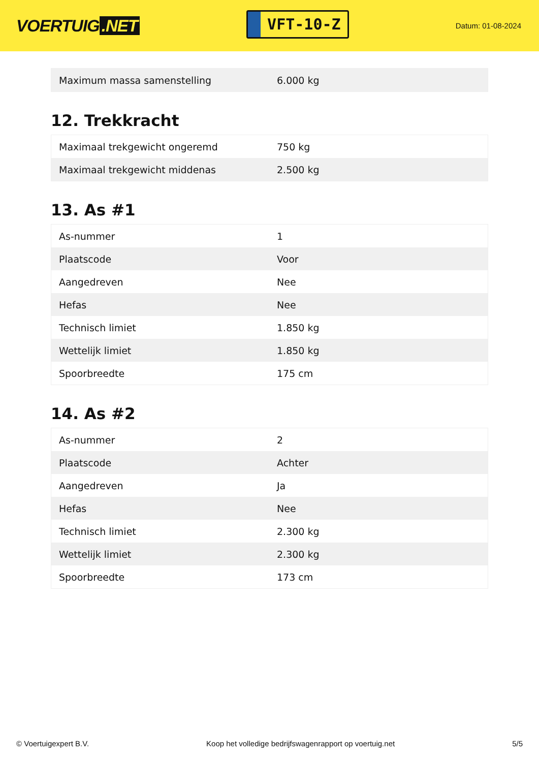VOERTUIG.NET
VFT-10-Z
Datum: 01-08-2024
| Maximum massa samenstelling | 6.000 kg |
12. Trekkracht
| Maximaal trekgewicht ongeremd | 750 kg |
| Maximaal trekgewicht middenas | 2.500 kg |
13. As #1
| As-nummer | 1 |
| Plaatscode | Voor |
| Aangedreven | Nee |
| Hefas | Nee |
| Technisch limiet | 1.850 kg |
| Wettelijk limiet | 1.850 kg |
| Spoorbreedte | 175 cm |
14. As #2
| As-nummer | 2 |
| Plaatscode | Achter |
| Aangedreven | Ja |
| Hefas | Nee |
| Technisch limiet | 2.300 kg |
| Wettelijk limiet | 2.300 kg |
| Spoorbreedte | 173 cm |
© Voertuigexpert B.V. Koop het volledige bedrijfswagenrapport op voertuig.net 5/5